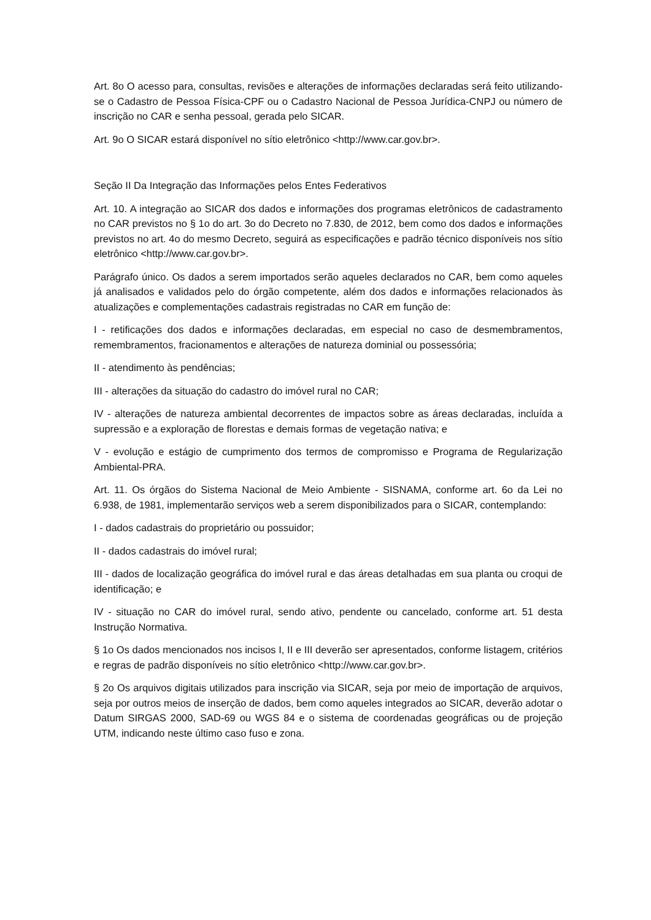Art. 8o O acesso para, consultas, revisões e alterações de informações declaradas será feito utilizando-se o Cadastro de Pessoa Física-CPF ou o Cadastro Nacional de Pessoa Jurídica-CNPJ ou número de inscrição no CAR e senha pessoal, gerada pelo SICAR.
Art. 9o O SICAR estará disponível no sítio eletrônico <http://www.car.gov.br>.
Seção II Da Integração das Informações pelos Entes Federativos
Art. 10. A integração ao SICAR dos dados e informações dos programas eletrônicos de cadastramento no CAR previstos no § 1o do art. 3o do Decreto no 7.830, de 2012, bem como dos dados e informações previstos no art. 4o do mesmo Decreto, seguirá as especificações e padrão técnico disponíveis nos sítio eletrônico <http://www.car.gov.br>.
Parágrafo único. Os dados a serem importados serão aqueles declarados no CAR, bem como aqueles já analisados e validados pelo do órgão competente, além dos dados e informações relacionados às atualizações e complementações cadastrais registradas no CAR em função de:
I - retificações dos dados e informações declaradas, em especial no caso de desmembramentos, remembramentos, fracionamentos e alterações de natureza dominial ou possessória;
II - atendimento às pendências;
III - alterações da situação do cadastro do imóvel rural no CAR;
IV - alterações de natureza ambiental decorrentes de impactos sobre as áreas declaradas, incluída a supressão e a exploração de florestas e demais formas de vegetação nativa; e
V - evolução e estágio de cumprimento dos termos de compromisso e Programa de Regularização Ambiental-PRA.
Art. 11. Os órgãos do Sistema Nacional de Meio Ambiente - SISNAMA, conforme art. 6o da Lei no 6.938, de 1981, implementarão serviços web a serem disponibilizados para o SICAR, contemplando:
I - dados cadastrais do proprietário ou possuidor;
II - dados cadastrais do imóvel rural;
III - dados de localização geográfica do imóvel rural e das áreas detalhadas em sua planta ou croqui de identificação; e
IV - situação no CAR do imóvel rural, sendo ativo, pendente ou cancelado, conforme art. 51 desta Instrução Normativa.
§ 1o Os dados mencionados nos incisos I, II e III deverão ser apresentados, conforme listagem, critérios e regras de padrão disponíveis no sítio eletrônico <http://www.car.gov.br>.
§ 2o Os arquivos digitais utilizados para inscrição via SICAR, seja por meio de importação de arquivos, seja por outros meios de inserção de dados, bem como aqueles integrados ao SICAR, deverão adotar o Datum SIRGAS 2000, SAD-69 ou WGS 84 e o sistema de coordenadas geográficas ou de projeção UTM, indicando neste último caso fuso e zona.